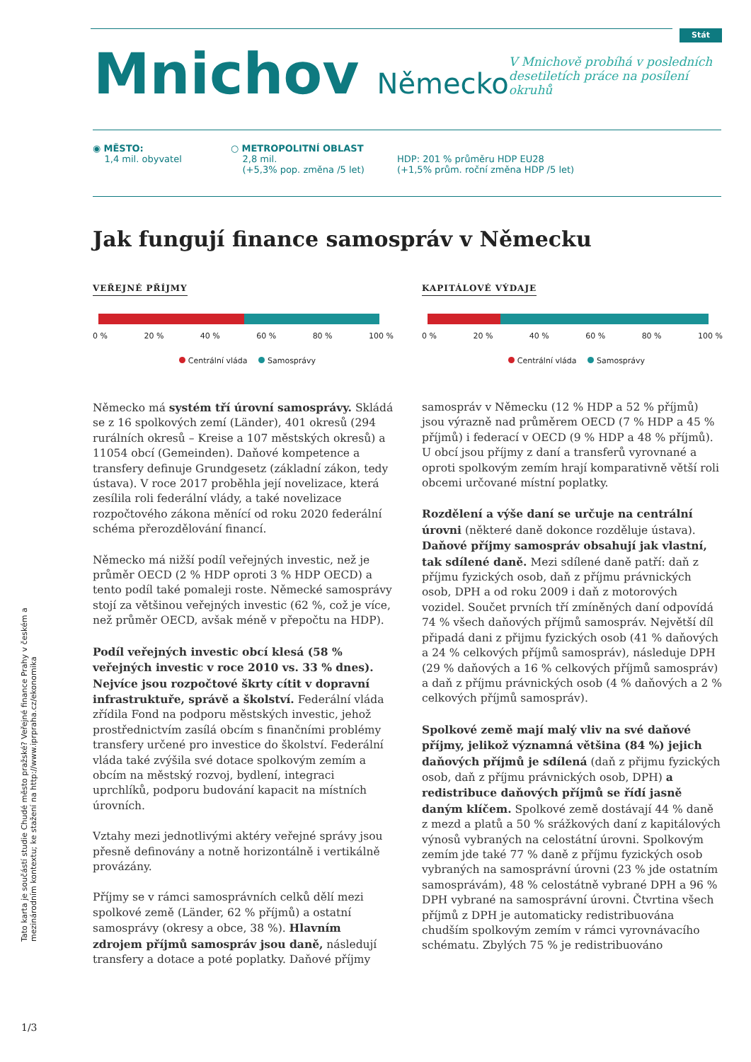Stát
Mnichov
Německo
V Mnichově probíhá v posledních desetiletích práce na posílení okruhů
◉ MĚSTO:
1,4 mil. obyvatel
○ METROPOLITNÍ OBLAST
2,8 mil.
(+5,3% pop. změna /5 let)
HDP: 201 % průměru HDP EU28
(+1,5% prům. roční změna HDP /5 let)
Jak fungují finance samospráv v Německu
VEŘEJNÉ PŘÍJMY
0 % 20 % 40 % 60 % 80 % 100 %
Centrální vláda Samosprávy
KAPITÁLOVÉ VÝDAJE
0 % 20 % 40 % 60 % 80 % 100 %
Centrální vláda Samosprávy
Německo má systém tří úrovní samosprávy. Skládá se z 16 spolkových zemí (Länder), 401 okresů (294 rurálních okresů – Kreise a 107 městských okresů) a 11054 obcí (Gemeinden). Daňové kompetence a transfery definuje Grundgesetz (základní zákon, tedy ústava). V roce 2017 proběhla její novelizace, která zesílila roli federální vlády, a také novelizace rozpočtového zákona měnící od roku 2020 federální schéma přerozdělování financí.
Německo má nižší podíl veřejných investic, než je průměr OECD (2 % HDP oproti 3 % HDP OECD) a tento podíl také pomaleji roste. Německé samosprávy stojí za většinou veřejných investic (62 %, což je více, než průměr OECD, avšak méně v přepočtu na HDP).
Podíl veřejných investic obcí klesá (58 % veřejných investic v roce 2010 vs. 33 % dnes). Nejvíce jsou rozpočtové škrty cítit v dopravní infrastruktuře, správě a školství. Federální vláda zřídila Fond na podporu městských investic, jehož prostřednictvím zasílá obcím s finančními problémy transfery určené pro investice do školství. Federální vláda také zvýšila své dotace spolkovým zemím a obcím na městský rozvoj, bydlení, integraci uprchlíků, podporu budování kapacit na místních úrovních.
Vztahy mezi jednotlivými aktéry veřejné správy jsou přesně definovány a notně horizontálně i vertikálně provázány.
Příjmy se v rámci samosprávních celků dělí mezi spolkové země (Länder, 62 % příjmů) a ostatní samosprávy (okresy a obce, 38 %). Hlavním zdrojem příjmů samospráv jsou daně, následují transfery a dotace a poté poplatky. Daňové příjmy samospráv v Německu (12 % HDP a 52 % příjmů) jsou výrazně nad průměrem OECD (7 % HDP a 45 % příjmů) i federací v OECD (9 % HDP a 48 % příjmů). U obcí jsou příjmy z daní a transferů vyrovnané a oproti spolkovým zemím hrají komparativně větší roli obcemi určované místní poplatky.
Rozdělení a výše daní se určuje na centrální úrovni (některé daně dokonce rozděluje ústava). Daňové příjmy samospráv obsahují jak vlastní, tak sdílené daně. Mezi sdílené daně patří: daň z příjmu fyzických osob, daň z příjmu právnických osob, DPH a od roku 2009 i daň z motorových vozidel. Součet prvních tří zmíněných daní odpovídá 74 % všech daňových příjmů samospráv. Největší díl připadá dani z přijmu fyzických osob (41 % daňových a 24 % celkových příjmů samospráv), následuje DPH (29 % daňových a 16 % celkových příjmů samospráv) a daň z příjmu právnických osob (4 % daňových a 2 % celkových příjmů samospráv).
Spolkové země mají malý vliv na své daňové příjmy, jelikož významná většina (84 %) jejich daňových příjmů je sdílená (daň z přijmu fyzických osob, daň z příjmu právnických osob, DPH) a redistribuce daňových příjmů se řídí jasně daným klíčem. Spolkové země dostávají 44 % daně z mezd a platů a 50 % srážkových daní z kapitálových výnosů vybraných na celostátní úrovni. Spolkovým zemím jde také 77 % daně z příjmu fyzických osob vybraných na samosprávní úrovni (23 % jde ostatním samosprávám), 48 % celostátně vybrané DPH a 96 % DPH vybrané na samosprávní úrovni. Čtvrtina všech příjmů z DPH je automaticky redistribuována chudším spolkovým zemím v rámci vyrovnávacího schématu. Zbylých 75 % je redistribuováno
Tato karta je součástí studie Chudé město pražské? Veřejné finance Prahy v českém a mezinárodním kontextu; ke stažení na http://www.iprpraha.cz/ekonomika
1/3